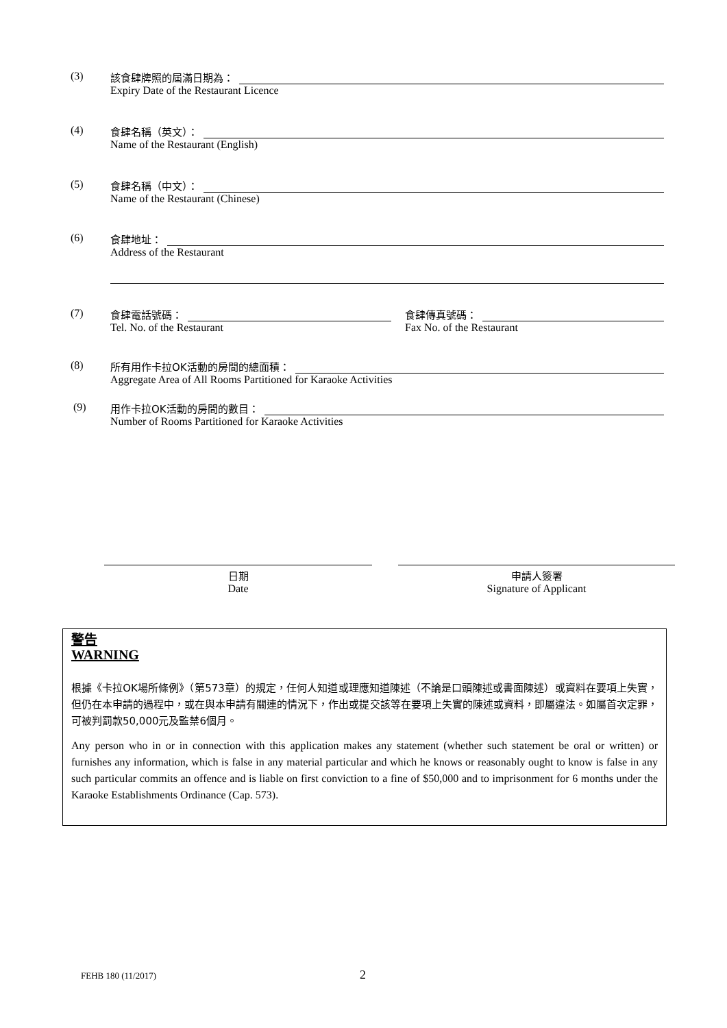(3) 該食肆牌照的屆滿日期為：
Expiry Date of the Restaurant Licence
(4) 食肆名稱（英文）：
Name of the Restaurant (English)
(5) 食肆名稱（中文）：
Name of the Restaurant (Chinese)
(6) 食肆地址：
Address of the Restaurant
(7) 食肆電話號碼：
Tel. No. of the Restaurant
食肆傳真號碼：
Fax No. of the Restaurant
(8) 所有用作卡拉OK活動的房間的總面積：
Aggregate Area of All Rooms Partitioned for Karaoke Activities
(9) 用作卡拉OK活動的房間的數目：
Number of Rooms Partitioned for Karaoke Activities
日期
Date
申請人簽署
Signature of Applicant
警告
WARNING
根據《卡拉OK場所條例》（第573章）的規定，任何人知道或理應知道陳述（不論是口頭陳述或書面陳述）或資料在要項上失實，但仍在本申請的過程中，或在與本申請有關連的情況下，作出或提交該等在要項上失實的陳述或資料，即屬違法。如屬首次定罪，可被判罰款50,000元及監禁6個月。
Any person who in or in connection with this application makes any statement (whether such statement be oral or written) or furnishes any information, which is false in any material particular and which he knows or reasonably ought to know is false in any such particular commits an offence and is liable on first conviction to a fine of $50,000 and to imprisonment for 6 months under the Karaoke Establishments Ordinance (Cap. 573).
FEHB 180 (11/2017) 2